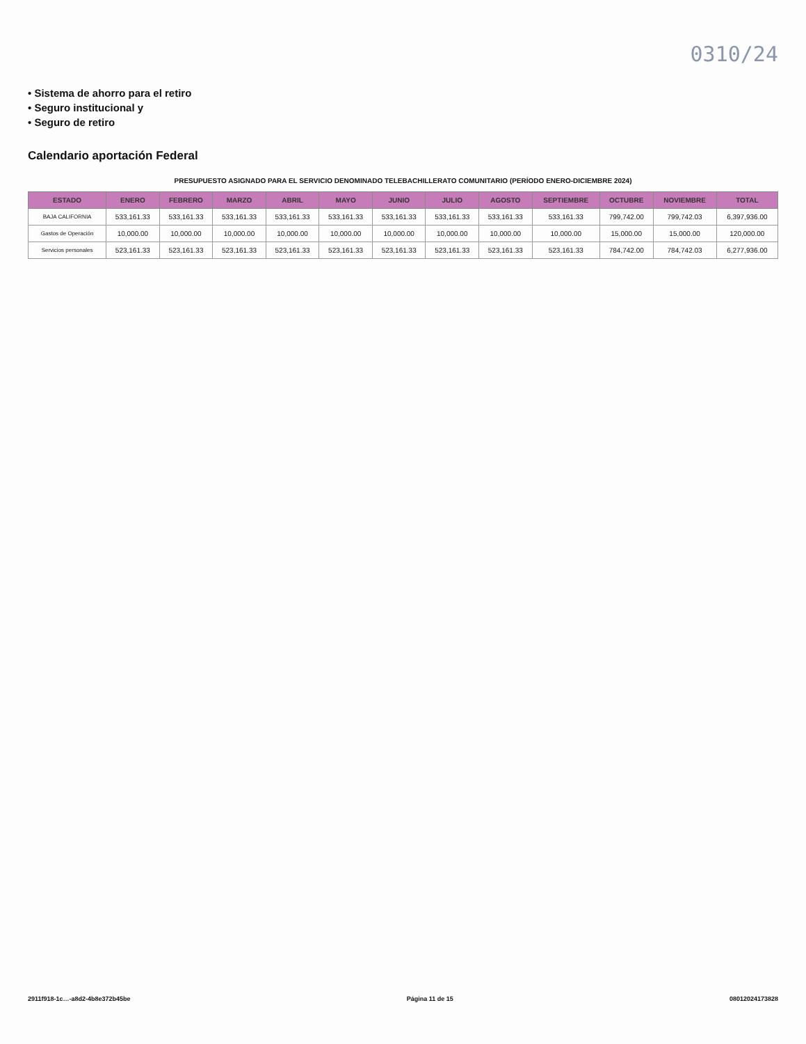0310/24
• Sistema de ahorro para el retiro
• Seguro institucional y
• Seguro de retiro
Calendario aportación Federal
PRESUPUESTO ASIGNADO PARA EL SERVICIO DENOMINADO TELEBACHILLERATO COMUNITARIO (PERÍODO ENERO-DICIEMBRE 2024)
| ESTADO | ENERO | FEBRERO | MARZO | ABRIL | MAYO | JUNIO | JULIO | AGOSTO | SEPTIEMBRE | OCTUBRE | NOVIEMBRE | TOTAL |
| --- | --- | --- | --- | --- | --- | --- | --- | --- | --- | --- | --- | --- |
| BAJA CALIFORNIA | 533,161.33 | 533,161.33 | 533,161.33 | 533,161.33 | 533,161.33 | 533,161.33 | 533,161.33 | 533,161.33 | 533,161.33 | 799,742.00 | 799,742.03 | 6,397,936.00 |
| Gastos de Operación | 10,000.00 | 10,000.00 | 10,000.00 | 10,000.00 | 10,000.00 | 10,000.00 | 10,000.00 | 10,000.00 | 10,000.00 | 15,000.00 | 15,000.00 | 120,000.00 |
| Servicios personales | 523,161.33 | 523,161.33 | 523,161.33 | 523,161.33 | 523,161.33 | 523,161.33 | 523,161.33 | 523,161.33 | 523,161.33 | 784,742.00 | 784,742.03 | 6,277,936.00 |
2911f918-1c…-a8d2-4b8e372b45be Página 11 de 15 08012024173828